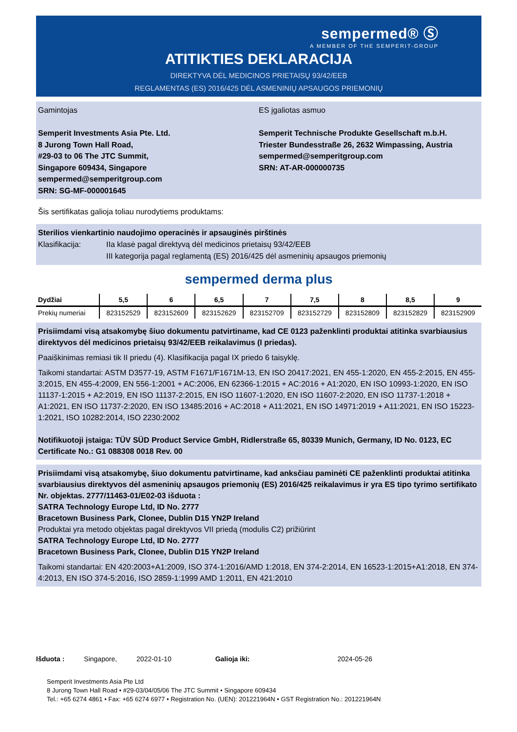sempermed® Ⓢ
A MEMBER OF THE SEMPERIT-GROUP
ATITIKTIES DEKLARACIJA
DIREKTYVA DĖL MEDICINOS PRIETAISŲ 93/42/EEB
REGLAMENTAS (ES) 2016/425 DĖL ASMENINIŲ APSAUGOS PRIEMONIŲ
Gamintojas
Semperit Investments Asia Pte. Ltd.
8 Jurong Town Hall Road,
#29-03 to 06 The JTC Summit,
Singapore 609434, Singapore
sempermed@semperitgroup.com
SRN: SG-MF-000001645
ES įgaliotas asmuo
Semperit Technische Produkte Gesellschaft m.b.H.
Triester Bundesstraße 26, 2632 Wimpassing, Austria
sempermed@semperitgroup.com
SRN: AT-AR-000000735
Šis sertifikatas galioja toliau nurodytiems produktams:
Sterilios vienkartinio naudojimo operacinės ir apsauginės pirštinės
Klasifikacija: IIa klasė pagal direktyvą dėl medicinos prietaisų 93/42/EEB
III kategorija pagal reglamentą (ES) 2016/425 dėl asmeninių apsaugos priemonių
sempermed derma plus
| Dydžiai | 5,5 | 6 | 6,5 | 7 | 7,5 | 8 | 8,5 | 9 |
| --- | --- | --- | --- | --- | --- | --- | --- | --- |
| Prekių numeriai | 823152529 | 823152609 | 823152629 | 823152709 | 823152729 | 823152809 | 823152829 | 823152909 |
Prisiimdami visą atsakomybę šiuo dokumentu patvirtiname, kad CE 0123 paženklinti produktai atitinka svarbiausius direktyvos dėl medicinos prietaisų 93/42/EEB reikalavimus (I priedas).
Paaiškinimas remiasi tik II priedu (4). Klasifikacija pagal IX priedo 6 taisyklę.
Taikomi standartai: ASTM D3577-19, ASTM F1671/F1671M-13, EN ISO 20417:2021, EN 455-1:2020, EN 455-2:2015, EN 455-3:2015, EN 455-4:2009, EN 556-1:2001 + AC:2006, EN 62366-1:2015 + AC:2016 + A1:2020, EN ISO 10993-1:2020, EN ISO 11137-1:2015 + A2:2019, EN ISO 11137-2:2015, EN ISO 11607-1:2020, EN ISO 11607-2:2020, EN ISO 11737-1:2018 + A1:2021, EN ISO 11737-2:2020, EN ISO 13485:2016 + AC:2018 + A11:2021, EN ISO 14971:2019 + A11:2021, EN ISO 15223-1:2021, ISO 10282:2014, ISO 2230:2002
Notifikuotoji įstaiga: TÜV SÜD Product Service GmbH, Ridlerstraße 65, 80339 Munich, Germany, ID No. 0123, EC Certificate No.: G1 088308 0018 Rev. 00
Prisiimdami visą atsakomybę, šiuo dokumentu patvirtiname, kad anksčiau paminėti CE paženklinti produktai atitinka svarbiausius direktyvos dėl asmeninių apsaugos priemonių (ES) 2016/425 reikalavimus ir yra ES tipo tyrimo sertifikato Nr. objektas. 2777/11463-01/E02-03 išduota :
SATRA Technology Europe Ltd, ID No. 2777
Bracetown Business Park, Clonee, Dublin D15 YN2P Ireland
Produktai yra metodo objektas pagal direktyvos VII priedą (modulis C2) prižiūrint
SATRA Technology Europe Ltd, ID No. 2777
Bracetown Business Park, Clonee, Dublin D15 YN2P Ireland
Taikomi standartai: EN 420:2003+A1:2009, ISO 374-1:2016/AMD 1:2018, EN 374-2:2014, EN 16523-1:2015+A1:2018, EN 374-4:2013, EN ISO 374-5:2016, ISO 2859-1:1999 AMD 1:2011, EN 421:2010
Išduota : Singapore, 2022-01-10 Galioja iki: 2024-05-26
Semperit Investments Asia Pte Ltd
8 Jurong Town Hall Road • #29-03/04/05/06 The JTC Summit • Singapore 609434
Tel.: +65 6274 4861 • Fax: +65 6274 6977 • Registration No. (UEN): 201221964N • GST Registration No.: 201221964N